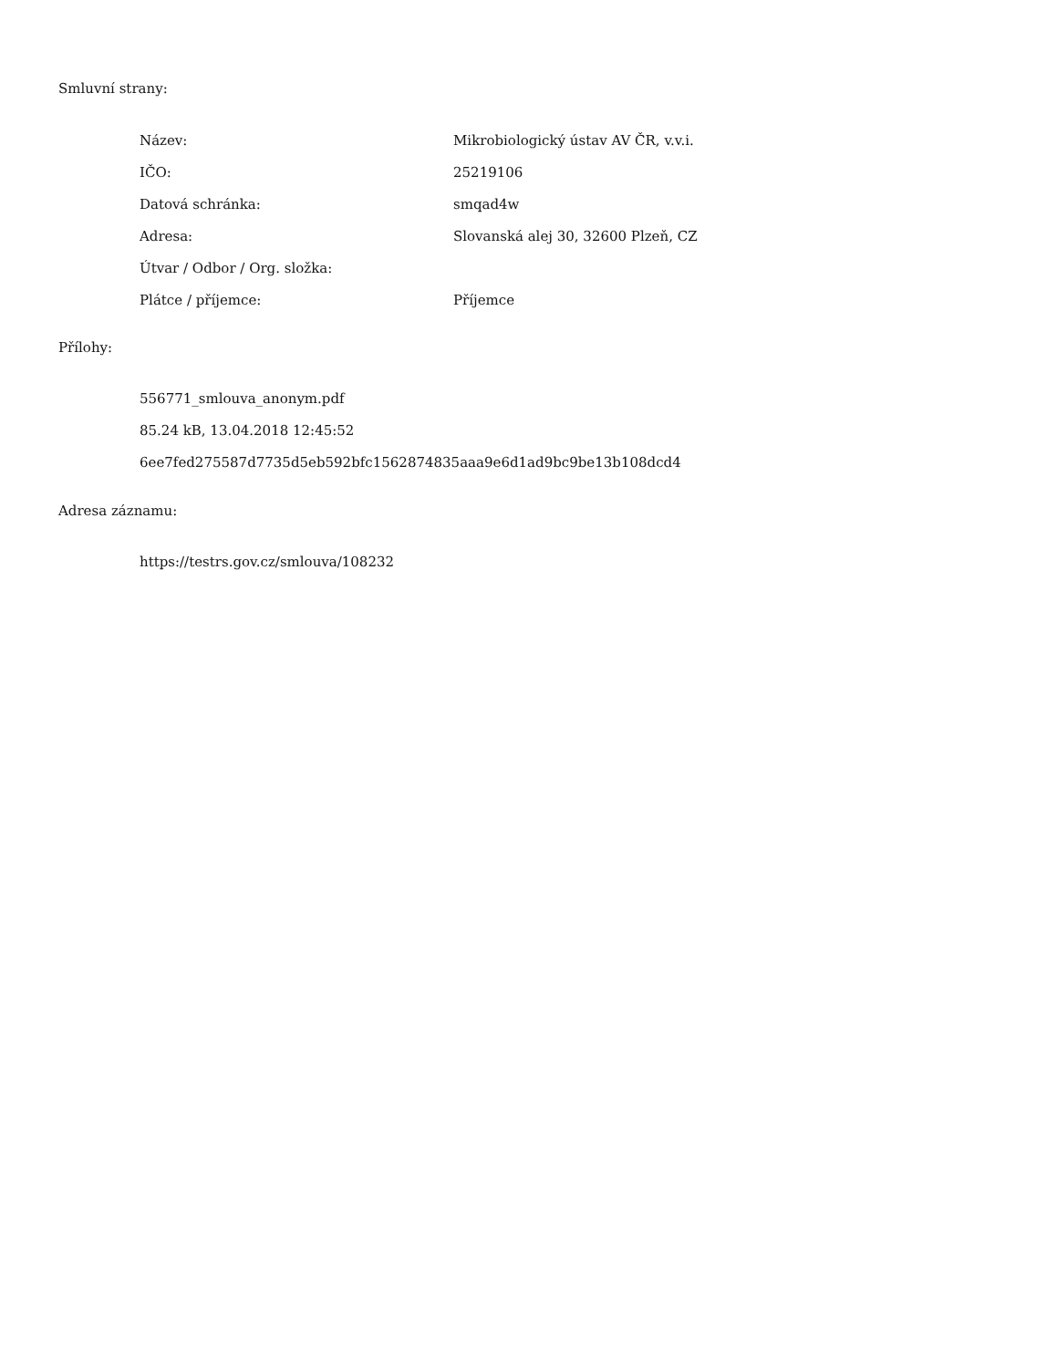Smluvní strany:
| Název: | Mikrobiologický ústav AV ČR, v.v.i. |
| IČO: | 25219106 |
| Datová schránka: | smqad4w |
| Adresa: | Slovanská alej 30, 32600 Plzeň, CZ |
| Útvar / Odbor / Org. složka: | |
| Plátce / příjemce: | Příjemce |
Přílohy:
556771_smlouva_anonym.pdf
85.24 kB, 13.04.2018 12:45:52
6ee7fed275587d7735d5eb592bfc1562874835aaa9e6d1ad9bc9be13b108dcd4
Adresa záznamu:
https://testrs.gov.cz/smlouva/108232